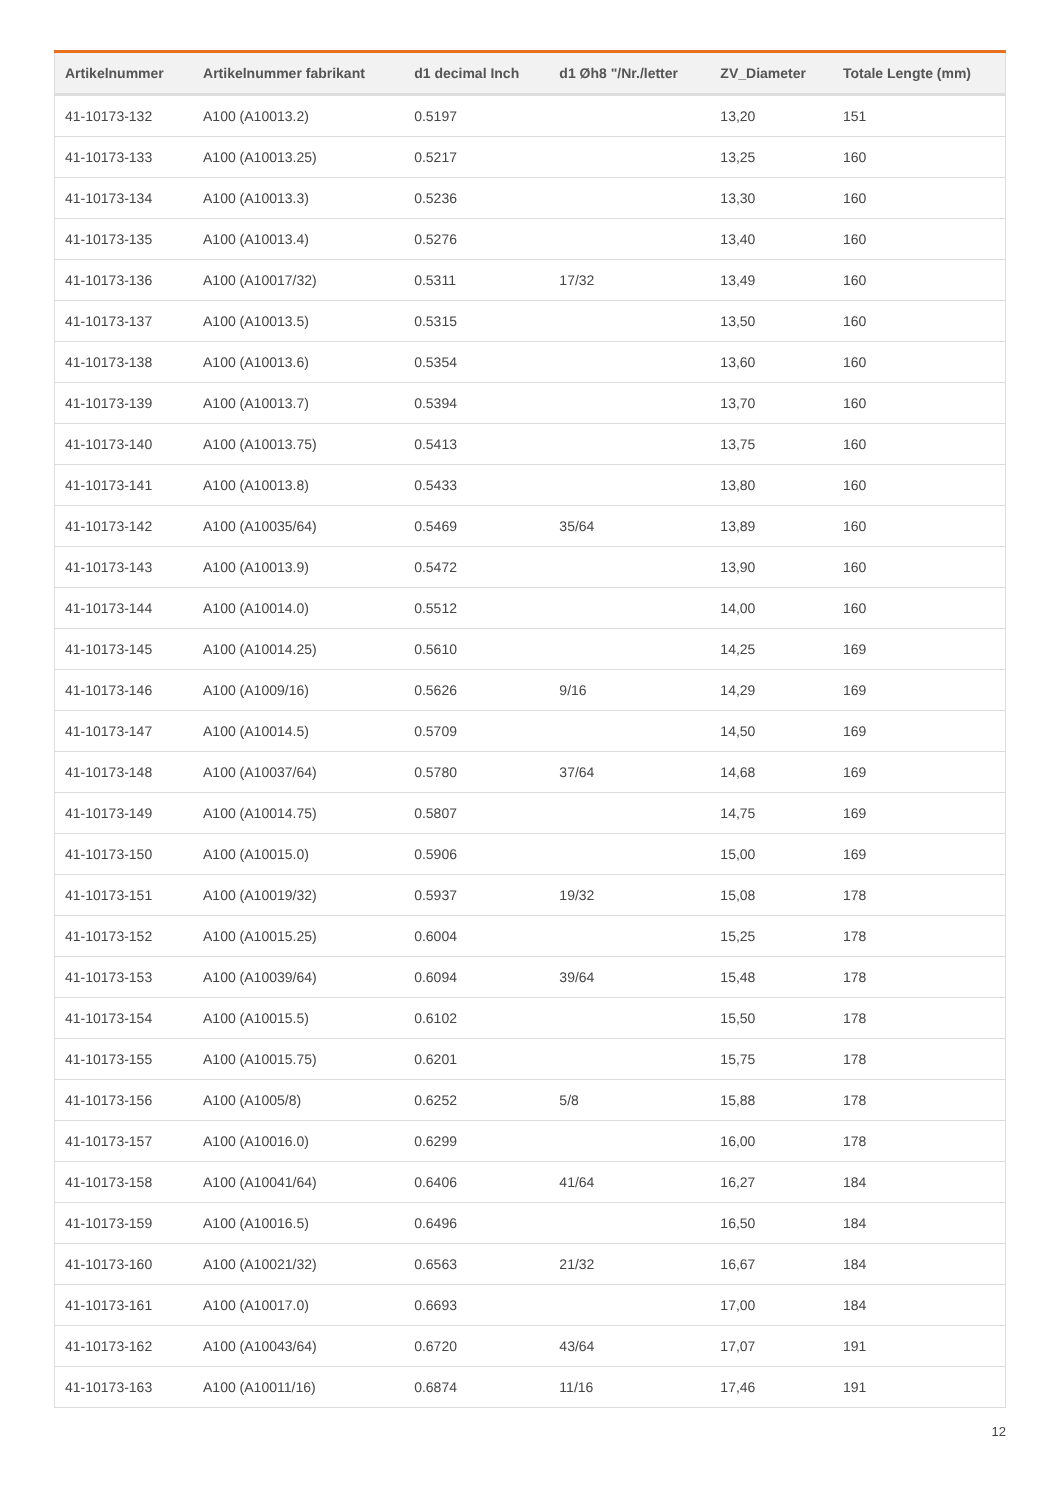| Artikelnummer | Artikelnummer fabrikant | d1 decimal Inch | d1 Øh8 "/Nr./letter | ZV_Diameter | Totale Lengte (mm) |
| --- | --- | --- | --- | --- | --- |
| 41-10173-132 | A100 (A10013.2) | 0.5197 | | 13,20 | 151 |
| 41-10173-133 | A100 (A10013.25) | 0.5217 | | 13,25 | 160 |
| 41-10173-134 | A100 (A10013.3) | 0.5236 | | 13,30 | 160 |
| 41-10173-135 | A100 (A10013.4) | 0.5276 | | 13,40 | 160 |
| 41-10173-136 | A100 (A10017/32) | 0.5311 | 17/32 | 13,49 | 160 |
| 41-10173-137 | A100 (A10013.5) | 0.5315 | | 13,50 | 160 |
| 41-10173-138 | A100 (A10013.6) | 0.5354 | | 13,60 | 160 |
| 41-10173-139 | A100 (A10013.7) | 0.5394 | | 13,70 | 160 |
| 41-10173-140 | A100 (A10013.75) | 0.5413 | | 13,75 | 160 |
| 41-10173-141 | A100 (A10013.8) | 0.5433 | | 13,80 | 160 |
| 41-10173-142 | A100 (A10035/64) | 0.5469 | 35/64 | 13,89 | 160 |
| 41-10173-143 | A100 (A10013.9) | 0.5472 | | 13,90 | 160 |
| 41-10173-144 | A100 (A10014.0) | 0.5512 | | 14,00 | 160 |
| 41-10173-145 | A100 (A10014.25) | 0.5610 | | 14,25 | 169 |
| 41-10173-146 | A100 (A1009/16) | 0.5626 | 9/16 | 14,29 | 169 |
| 41-10173-147 | A100 (A10014.5) | 0.5709 | | 14,50 | 169 |
| 41-10173-148 | A100 (A10037/64) | 0.5780 | 37/64 | 14,68 | 169 |
| 41-10173-149 | A100 (A10014.75) | 0.5807 | | 14,75 | 169 |
| 41-10173-150 | A100 (A10015.0) | 0.5906 | | 15,00 | 169 |
| 41-10173-151 | A100 (A10019/32) | 0.5937 | 19/32 | 15,08 | 178 |
| 41-10173-152 | A100 (A10015.25) | 0.6004 | | 15,25 | 178 |
| 41-10173-153 | A100 (A10039/64) | 0.6094 | 39/64 | 15,48 | 178 |
| 41-10173-154 | A100 (A10015.5) | 0.6102 | | 15,50 | 178 |
| 41-10173-155 | A100 (A10015.75) | 0.6201 | | 15,75 | 178 |
| 41-10173-156 | A100 (A1005/8) | 0.6252 | 5/8 | 15,88 | 178 |
| 41-10173-157 | A100 (A10016.0) | 0.6299 | | 16,00 | 178 |
| 41-10173-158 | A100 (A10041/64) | 0.6406 | 41/64 | 16,27 | 184 |
| 41-10173-159 | A100 (A10016.5) | 0.6496 | | 16,50 | 184 |
| 41-10173-160 | A100 (A10021/32) | 0.6563 | 21/32 | 16,67 | 184 |
| 41-10173-161 | A100 (A10017.0) | 0.6693 | | 17,00 | 184 |
| 41-10173-162 | A100 (A10043/64) | 0.6720 | 43/64 | 17,07 | 191 |
| 41-10173-163 | A100 (A10011/16) | 0.6874 | 11/16 | 17,46 | 191 |
12